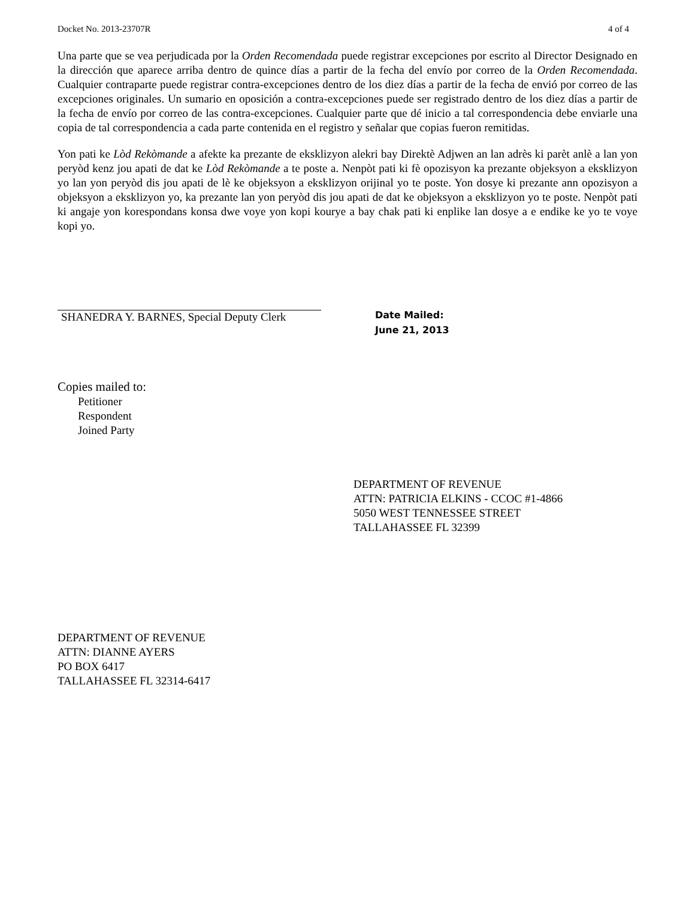Docket No. 2013-23707R 4 of 4
Una parte que se vea perjudicada por la Orden Recomendada puede registrar excepciones por escrito al Director Designado en la dirección que aparece arriba dentro de quince días a partir de la fecha del envío por correo de la Orden Recomendada. Cualquier contraparte puede registrar contra-excepciones dentro de los diez días a partir de la fecha de envió por correo de las excepciones originales. Un sumario en oposición a contra-excepciones puede ser registrado dentro de los diez días a partir de la fecha de envío por correo de las contra-excepciones. Cualquier parte que dé inicio a tal correspondencia debe enviarle una copia de tal correspondencia a cada parte contenida en el registro y señalar que copias fueron remitidas.
Yon pati ke Lòd Rekòmande a afekte ka prezante de eksklizyon alekri bay Direktè Adjwen an lan adrès ki parèt anlè a lan yon peryòd kenz jou apati de dat ke Lòd Rekòmande a te poste a. Nenpòt pati ki fè opozisyon ka prezante objeksyon a eksklizyon yo lan yon peryòd dis jou apati de lè ke objeksyon a eksklizyon orijinal yo te poste. Yon dosye ki prezante ann opozisyon a objeksyon a eksklizyon yo, ka prezante lan yon peryòd dis jou apati de dat ke objeksyon a eksklizyon yo te poste. Nenpòt pati ki angaje yon korespondans konsa dwe voye yon kopi kourye a bay chak pati ki enplike lan dosye a e endike ke yo te voye kopi yo.
SHANEDRA Y. BARNES, Special Deputy Clerk
Date Mailed:
June 21, 2013
Copies mailed to:
Petitioner
Respondent
Joined Party
DEPARTMENT OF REVENUE
ATTN: PATRICIA ELKINS - CCOC #1-4866
5050 WEST TENNESSEE STREET
TALLAHASSEE FL 32399
DEPARTMENT OF REVENUE
ATTN: DIANNE AYERS
PO BOX 6417
TALLAHASSEE FL 32314-6417